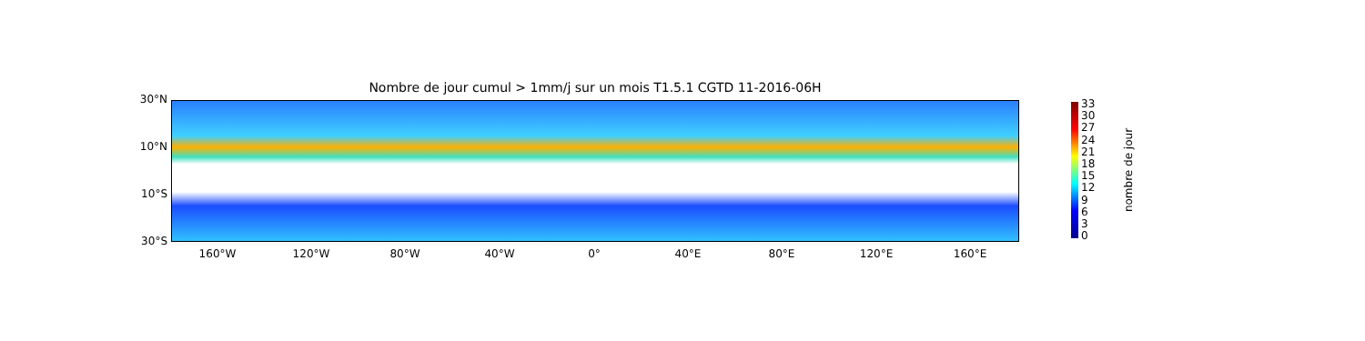Nombre de jour cumul > 1mm/j sur un mois T1.5.1 CGTD 11-2016-06H
30°N
10°N
10°S
30°S
160°W 120°W 80°W 40°W 0° 40°E 80°E 120°E 160°E
33
30
27
24
21
18
15
12
9
6
3
0
nombre de jour